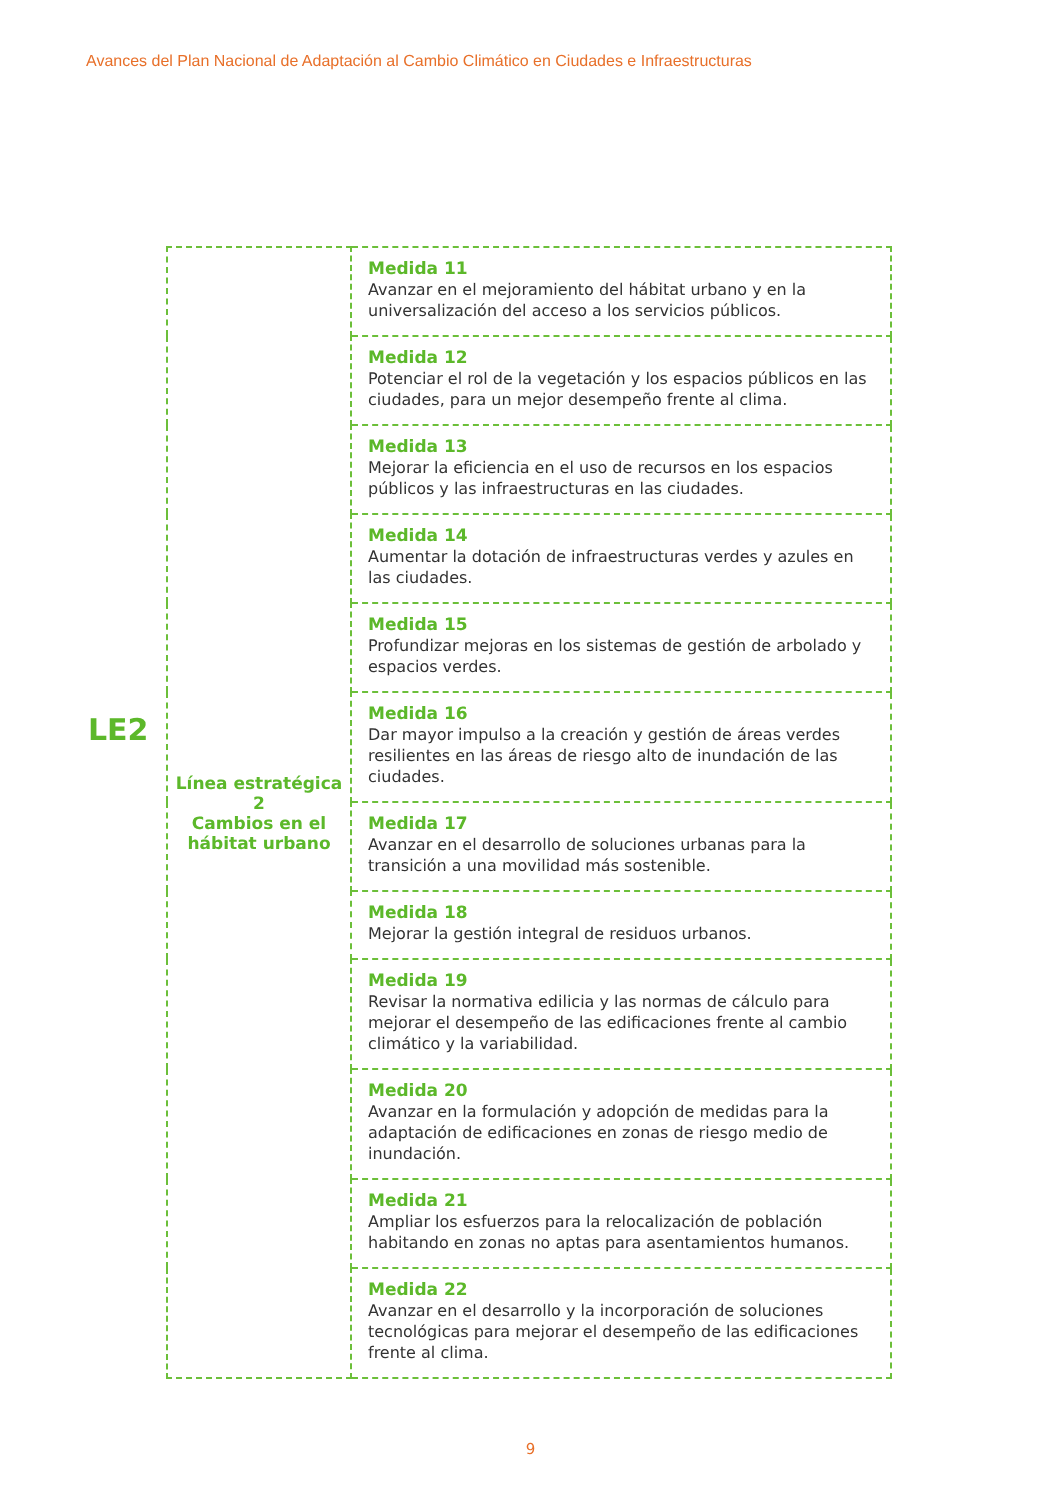Avances del Plan Nacional de Adaptación al Cambio Climático en Ciudades e Infraestructuras
LE2
| Línea estratégica 2 Cambios en el hábitat urbano | Medida 11 Avanzar en el mejoramiento del hábitat urbano y en la universalización del acceso a los servicios públicos. |
| | Medida 12 Potenciar el rol de la vegetación y los espacios públicos en las ciudades, para un mejor desempeño frente al clima. |
| | Medida 13 Mejorar la eficiencia en el uso de recursos en los espacios públicos y las infraestructuras en las ciudades. |
| | Medida 14 Aumentar la dotación de infraestructuras verdes y azules en las ciudades. |
| | Medida 15 Profundizar mejoras en los sistemas de gestión de arbolado y espacios verdes. |
| | Medida 16 Dar mayor impulso a la creación y gestión de áreas verdes resilientes en las áreas de riesgo alto de inundación de las ciudades. |
| | Medida 17 Avanzar en el desarrollo de soluciones urbanas para la transición a una movilidad más sostenible. |
| | Medida 18 Mejorar la gestión integral de residuos urbanos. |
| | Medida 19 Revisar la normativa edilicia y las normas de cálculo para mejorar el desempeño de las edificaciones frente al cambio climático y la variabilidad. |
| | Medida 20 Avanzar en la formulación y adopción de medidas para la adaptación de edificaciones en zonas de riesgo medio de inundación. |
| | Medida 21 Ampliar los esfuerzos para la relocalización de población habitando en zonas no aptas para asentamientos humanos. |
| | Medida 22 Avanzar en el desarrollo y la incorporación de soluciones tecnológicas para mejorar el desempeño de las edificaciones frente al clima. |
9